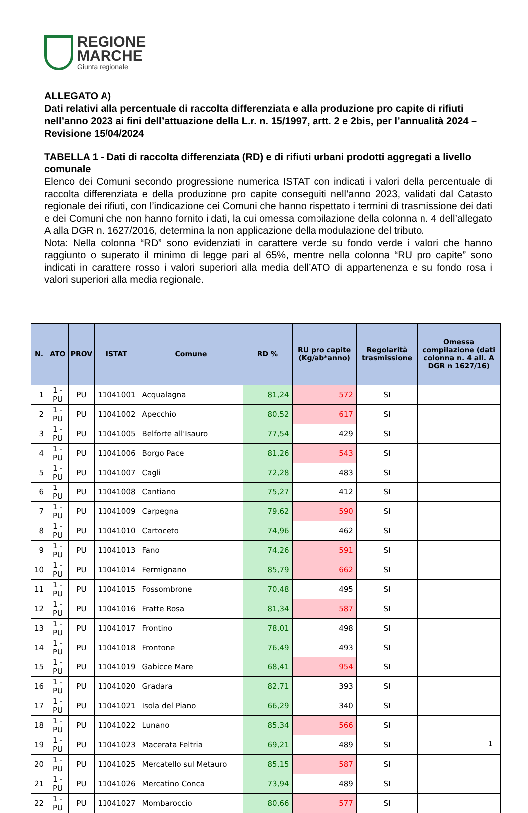REGIONE
MARCHE
Giunta regionale
ALLEGATO A)
Dati relativi alla percentuale di raccolta differenziata e alla produzione pro capite di rifiuti nell’anno 2023 ai fini dell’attuazione della L.r. n. 15/1997, artt. 2 e 2bis, per l’annualità 2024 – Revisione 15/04/2024
TABELLA 1 - Dati di raccolta differenziata (RD) e di rifiuti urbani prodotti aggregati a livello comunale
Elenco dei Comuni secondo progressione numerica ISTAT con indicati i valori della percentuale di raccolta differenziata e della produzione pro capite conseguiti nell’anno 2023, validati dal Catasto regionale dei rifiuti, con l’indicazione dei Comuni che hanno rispettato i termini di trasmissione dei dati e dei Comuni che non hanno fornito i dati, la cui omessa compilazione della colonna n. 4 dell’allegato A alla DGR n. 1627/2016, determina la non applicazione della modulazione del tributo.
Nota: Nella colonna “RD” sono evidenziati in carattere verde su fondo verde i valori che hanno raggiunto o superato il minimo di legge pari al 65%, mentre nella colonna “RU pro capite” sono indicati in carattere rosso i valori superiori alla media dell’ATO di appartenenza e su fondo rosa i valori superiori alla media regionale.
| N. | ATO | PROV | ISTAT | Comune | RD % | RU pro capite (Kg/ab*anno) | Regolarità trasmissione | Omessa compilazione (dati colonna n. 4 all. A DGR n 1627/16) |
| --- | --- | --- | --- | --- | --- | --- | --- | --- |
| 1 | 1 - PU | PU | 11041001 | Acqualagna | 81,24 | 572 | SI | |
| 2 | 1 - PU | PU | 11041002 | Apecchio | 80,52 | 617 | SI | |
| 3 | 1 - PU | PU | 11041005 | Belforte all'Isauro | 77,54 | 429 | SI | |
| 4 | 1 - PU | PU | 11041006 | Borgo Pace | 81,26 | 543 | SI | |
| 5 | 1 - PU | PU | 11041007 | Cagli | 72,28 | 483 | SI | |
| 6 | 1 - PU | PU | 11041008 | Cantiano | 75,27 | 412 | SI | |
| 7 | 1 - PU | PU | 11041009 | Carpegna | 79,62 | 590 | SI | |
| 8 | 1 - PU | PU | 11041010 | Cartoceto | 74,96 | 462 | SI | |
| 9 | 1 - PU | PU | 11041013 | Fano | 74,26 | 591 | SI | |
| 10 | 1 - PU | PU | 11041014 | Fermignano | 85,79 | 662 | SI | |
| 11 | 1 - PU | PU | 11041015 | Fossombrone | 70,48 | 495 | SI | |
| 12 | 1 - PU | PU | 11041016 | Fratte Rosa | 81,34 | 587 | SI | |
| 13 | 1 - PU | PU | 11041017 | Frontino | 78,01 | 498 | SI | |
| 14 | 1 - PU | PU | 11041018 | Frontone | 76,49 | 493 | SI | |
| 15 | 1 - PU | PU | 11041019 | Gabicce Mare | 68,41 | 954 | SI | |
| 16 | 1 - PU | PU | 11041020 | Gradara | 82,71 | 393 | SI | |
| 17 | 1 - PU | PU | 11041021 | Isola del Piano | 66,29 | 340 | SI | |
| 18 | 1 - PU | PU | 11041022 | Lunano | 85,34 | 566 | SI | |
| 19 | 1 - PU | PU | 11041023 | Macerata Feltria | 69,21 | 489 | SI | |
| 20 | 1 - PU | PU | 11041025 | Mercatello sul Metauro | 85,15 | 587 | SI | |
| 21 | 1 - PU | PU | 11041026 | Mercatino Conca | 73,94 | 489 | SI | |
| 22 | 1 - PU | PU | 11041027 | Mombaroccio | 80,66 | 577 | SI | |
1